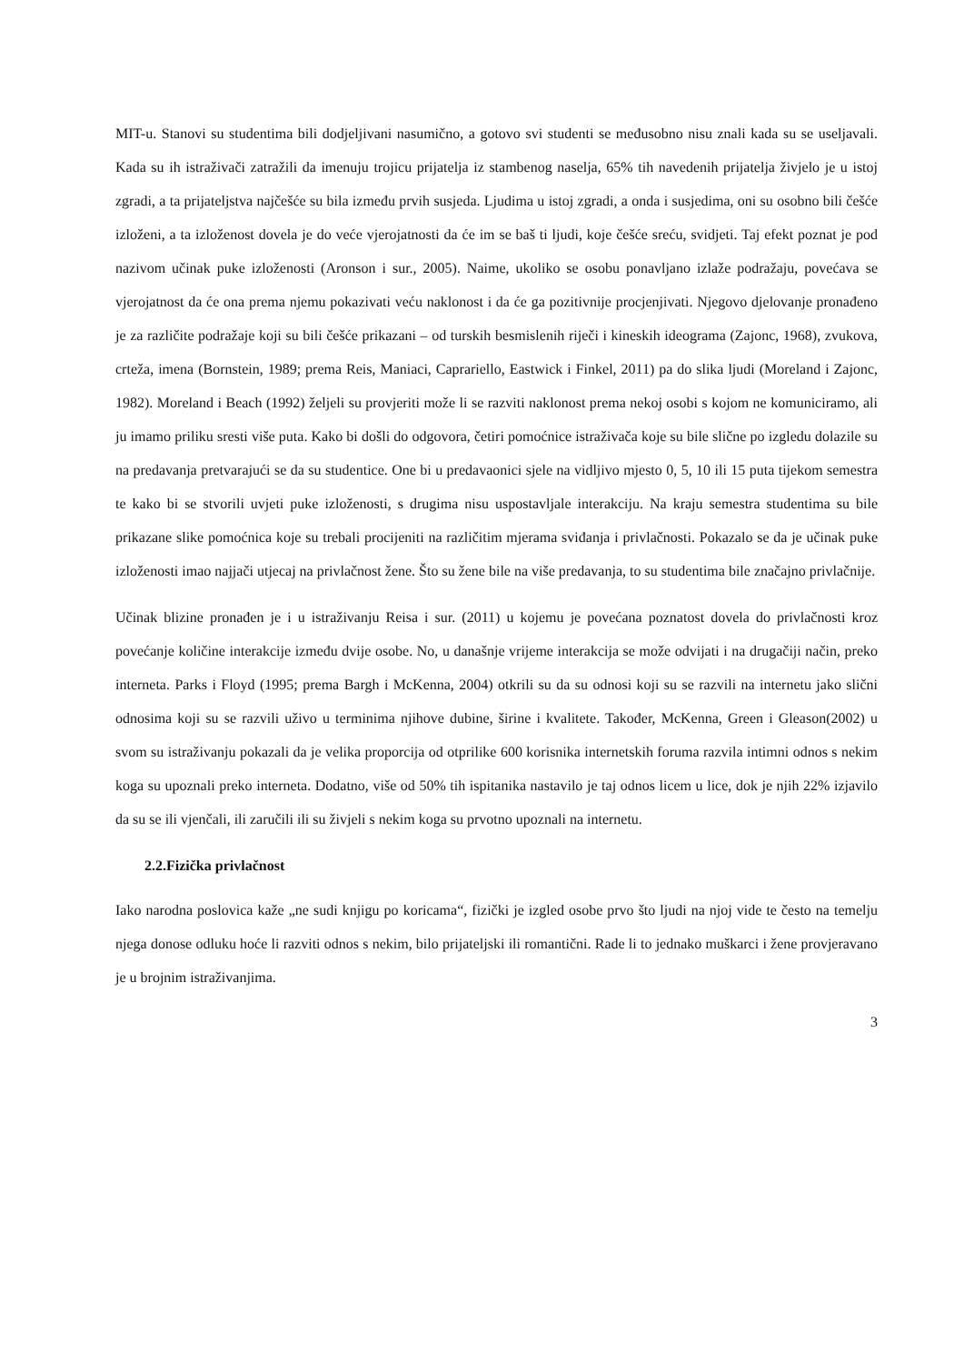MIT-u. Stanovi su studentima bili dodjeljivani nasumično, a gotovo svi studenti se međusobno nisu znali kada su se useljavali. Kada su ih istraživači zatražili da imenuju trojicu prijatelja iz stambenog naselja, 65% tih navedenih prijatelja živjelo je u istoj zgradi, a ta prijateljstva najčešće su bila između prvih susjeda. Ljudima u istoj zgradi, a onda i susjedima, oni su osobno bili češće izloženi, a ta izloženost dovela je do veće vjerojatnosti da će im se baš ti ljudi, koje češće sreću, svidjeti. Taj efekt poznat je pod nazivom učinak puke izloženosti (Aronson i sur., 2005). Naime, ukoliko se osobu ponavljano izlaže podražaju, povećava se vjerojatnost da će ona prema njemu pokazivati veću naklonost i da će ga pozitivnije procjenjivati. Njegovo djelovanje pronađeno je za različite podražaje koji su bili češće prikazani – od turskih besmislenih riječi i kineskih ideograma (Zajonc, 1968), zvukova, crteža, imena (Bornstein, 1989; prema Reis, Maniaci, Caprariello, Eastwick i Finkel, 2011) pa do slika ljudi (Moreland i Zajonc, 1982). Moreland i Beach (1992) željeli su provjeriti može li se razviti naklonost prema nekoj osobi s kojom ne komuniciramo, ali ju imamo priliku sresti više puta. Kako bi došli do odgovora, četiri pomoćnice istraživača koje su bile slične po izgledu dolazile su na predavanja pretvarajući se da su studentice. One bi u predavaonici sjele na vidljivo mjesto 0, 5, 10 ili 15 puta tijekom semestra te kako bi se stvorili uvjeti puke izloženosti, s drugima nisu uspostavljale interakciju. Na kraju semestra studentima su bile prikazane slike pomoćnica koje su trebali procijeniti na različitim mjerama sviđanja i privlačnosti. Pokazalo se da je učinak puke izloženosti imao najjači utjecaj na privlačnost žene. Što su žene bile na više predavanja, to su studentima bile značajno privlačnije.
Učinak blizine pronađen je i u istraživanju Reisa i sur. (2011) u kojemu je povećana poznatost dovela do privlačnosti kroz povećanje količine interakcije između dvije osobe. No, u današnje vrijeme interakcija se može odvijati i na drugačiji način, preko interneta. Parks i Floyd (1995; prema Bargh i McKenna, 2004) otkrili su da su odnosi koji su se razvili na internetu jako slični odnosima koji su se razvili uživo u terminima njihove dubine, širine i kvalitete. Također, McKenna, Green i Gleason(2002) u svom su istraživanju pokazali da je velika proporcija od otprilike 600 korisnika internetskih foruma razvila intimni odnos s nekim koga su upoznali preko interneta. Dodatno, više od 50% tih ispitanika nastavilo je taj odnos licem u lice, dok je njih 22% izjavilo da su se ili vjenčali, ili zaručili ili su živjeli s nekim koga su prvotno upoznali na internetu.
2.2.Fizička privlačnost
Iako narodna poslovica kaže „ne sudi knjigu po koricama“, fizički je izgled osobe prvo što ljudi na njoj vide te često na temelju njega donose odluku hoće li razviti odnos s nekim, bilo prijateljski ili romantični. Rade li to jednako muškarci i žene provjeravano je u brojnim istraživanjima.
3